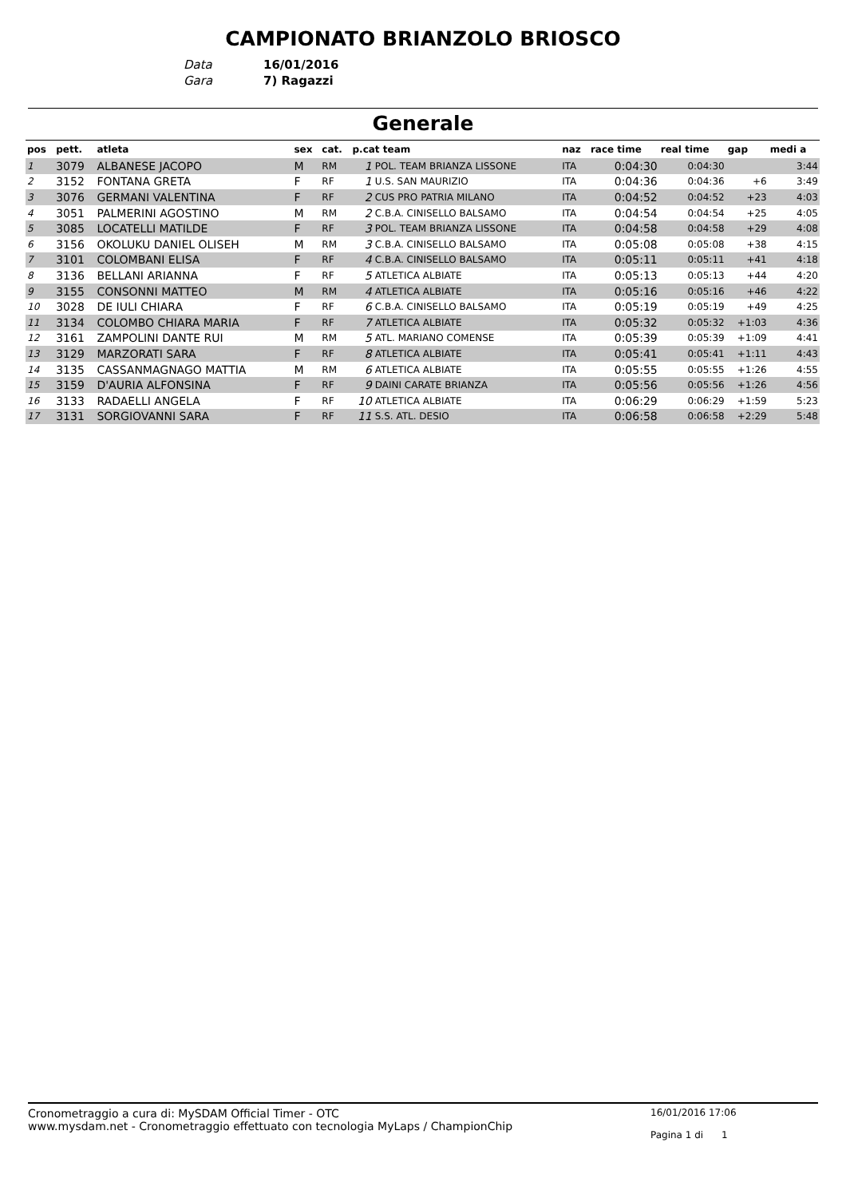CAMPIONATO BRIANZOLO BRIOSCO
Data 16/01/2016
Gara 7) Ragazzi
Generale
| pos | pett. | atleta | sex | cat. | p.cat team | | naz | race time | real time | gap | medi a |
| --- | --- | --- | --- | --- | --- | --- | --- | --- | --- | --- | --- |
| 1 | 3079 | ALBANESE JACOPO | M | RM | 1 | POL. TEAM BRIANZA LISSONE | ITA | 0:04:30 | 0:04:30 | | 3:44 |
| 2 | 3152 | FONTANA GRETA | F | RF | 1 | U.S. SAN MAURIZIO | ITA | 0:04:36 | 0:04:36 | +6 | 3:49 |
| 3 | 3076 | GERMANI VALENTINA | F | RF | 2 | CUS PRO PATRIA MILANO | ITA | 0:04:52 | 0:04:52 | +23 | 4:03 |
| 4 | 3051 | PALMERINI AGOSTINO | M | RM | 2 | C.B.A. CINISELLO BALSAMO | ITA | 0:04:54 | 0:04:54 | +25 | 4:05 |
| 5 | 3085 | LOCATELLI MATILDE | F | RF | 3 | POL. TEAM BRIANZA LISSONE | ITA | 0:04:58 | 0:04:58 | +29 | 4:08 |
| 6 | 3156 | OKOLUKU DANIEL OLISEH | M | RM | 3 | C.B.A. CINISELLO BALSAMO | ITA | 0:05:08 | 0:05:08 | +38 | 4:15 |
| 7 | 3101 | COLOMBANI ELISA | F | RF | 4 | C.B.A. CINISELLO BALSAMO | ITA | 0:05:11 | 0:05:11 | +41 | 4:18 |
| 8 | 3136 | BELLANI ARIANNA | F | RF | 5 | ATLETICA ALBIATE | ITA | 0:05:13 | 0:05:13 | +44 | 4:20 |
| 9 | 3155 | CONSONNI MATTEO | M | RM | 4 | ATLETICA ALBIATE | ITA | 0:05:16 | 0:05:16 | +46 | 4:22 |
| 10 | 3028 | DE IULI CHIARA | F | RF | 6 | C.B.A. CINISELLO BALSAMO | ITA | 0:05:19 | 0:05:19 | +49 | 4:25 |
| 11 | 3134 | COLOMBO CHIARA MARIA | F | RF | 7 | ATLETICA ALBIATE | ITA | 0:05:32 | 0:05:32 | +1:03 | 4:36 |
| 12 | 3161 | ZAMPOLINI DANTE RUI | M | RM | 5 | ATL. MARIANO COMENSE | ITA | 0:05:39 | 0:05:39 | +1:09 | 4:41 |
| 13 | 3129 | MARZORATI SARA | F | RF | 8 | ATLETICA ALBIATE | ITA | 0:05:41 | 0:05:41 | +1:11 | 4:43 |
| 14 | 3135 | CASSANMAGNAGO MATTIA | M | RM | 6 | ATLETICA ALBIATE | ITA | 0:05:55 | 0:05:55 | +1:26 | 4:55 |
| 15 | 3159 | D'AURIA ALFONSINA | F | RF | 9 | DAINI CARATE BRIANZA | ITA | 0:05:56 | 0:05:56 | +1:26 | 4:56 |
| 16 | 3133 | RADAELLI ANGELA | F | RF | 10 | ATLETICA ALBIATE | ITA | 0:06:29 | 0:06:29 | +1:59 | 5:23 |
| 17 | 3131 | SORGIOVANNI SARA | F | RF | 11 | S.S. ATL. DESIO | ITA | 0:06:58 | 0:06:58 | +2:29 | 5:48 |
Cronometraggio a cura di: MySDAM Official Timer - OTC
www.mysdam.net - Cronometraggio effettuato con tecnologia MyLaps / ChampionChip
16/01/2016 17:06
Pagina 1 di 1